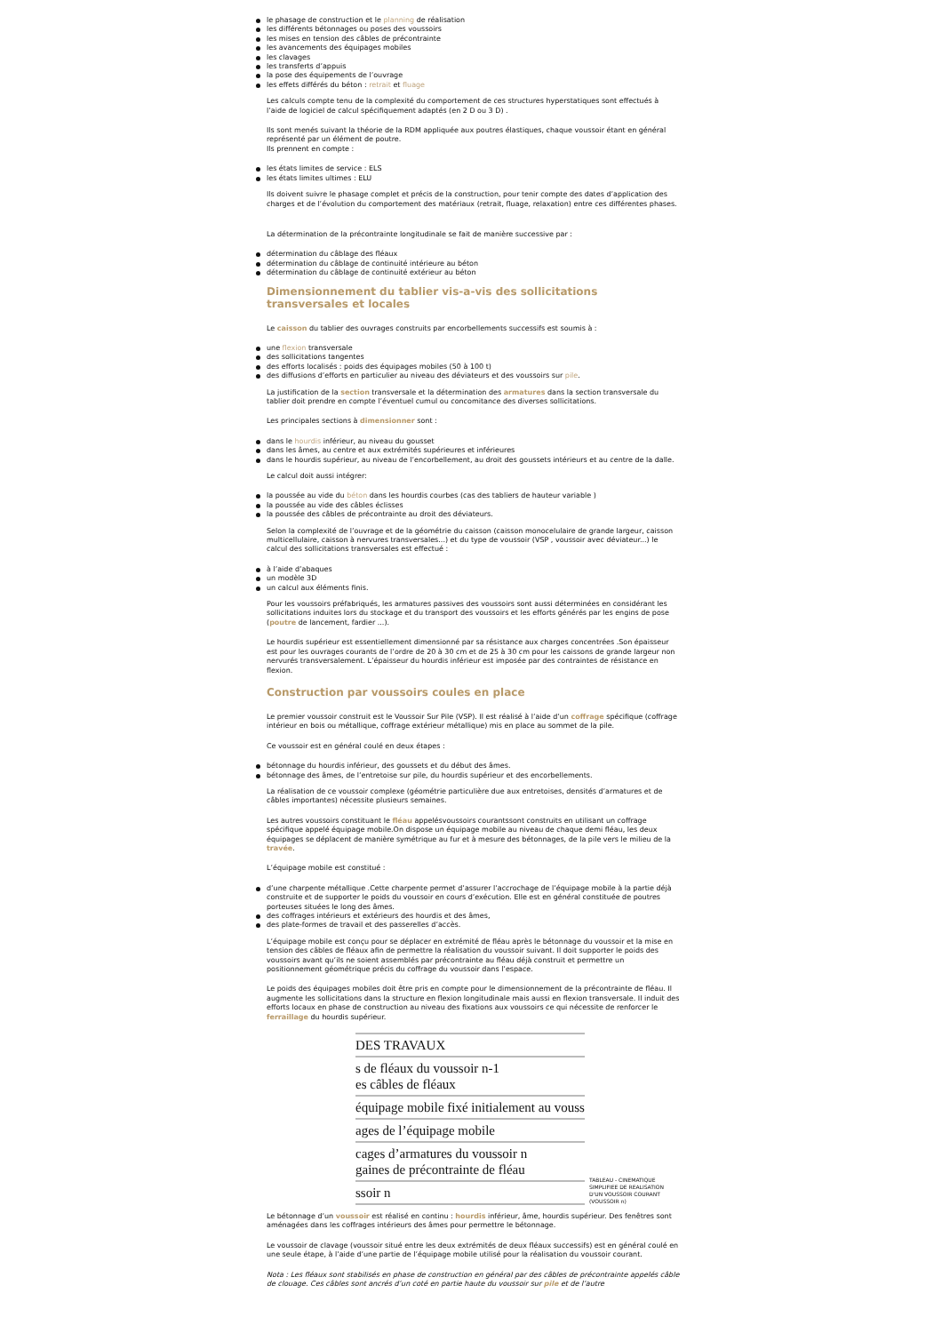le phasage de construction et le planning de réalisation
les différents bétonnages ou poses des voussoirs
les mises en tension des câbles de précontrainte
les avancements des équipages mobiles
les clavages
les transferts d’appuis
la pose des équipements de l’ouvrage
les effets différés du béton : retrait et fluage
Les calculs compte tenu de la complexité du comportement de ces structures hyperstatiques sont effectués à l’aide de logiciel de calcul spécifiquement adaptés (en 2 D ou 3 D) .
Ils sont menés suivant la théorie de la RDM appliquée aux poutres élastiques, chaque voussoir étant en général représenté par un élément de poutre.
Ils prennent en compte :
les états limites de service : ELS
les états limites ultimes : ELU
Ils doivent suivre le phasage complet et précis de la construction, pour tenir compte des dates d’application des charges et de l’évolution du comportement des matériaux (retrait, fluage, relaxation) entre ces différentes phases.
La détermination de la précontrainte longitudinale se fait de manière successive par :
détermination du câblage des fléaux
détermination du câblage de continuité intérieure au béton
détermination du câblage de continuité extérieur au béton
Dimensionnement du tablier vis-a-vis des sollicitations transversales et locales
Le caisson du tablier des ouvrages construits par encorbellements successifs est soumis à :
une flexion transversale
des sollicitations tangentes
des efforts localisés : poids des équipages mobiles (50 à 100 t)
des diffusions d’efforts en particulier au niveau des déviateurs et des voussoirs sur pile.
La justification de la section transversale et la détermination des armatures dans la section transversale du tablier doit prendre en compte l’éventuel cumul ou concomitance des diverses sollicitations.
Les principales sections à dimensionner sont :
dans le hourdis inférieur, au niveau du gousset
dans les âmes, au centre et aux extrémités supérieures et inférieures
dans le hourdis supérieur, au niveau de l’encorbellement, au droit des goussets intérieurs et au centre de la dalle.
Le calcul doit aussi intégrer:
la poussée au vide du béton dans les hourdis courbes (cas des tabliers de hauteur variable )
la poussée au vide des câbles éclisses
la poussée des câbles de précontrainte au droit des déviateurs.
Selon la complexité de l’ouvrage et de la géométrie du caisson (caisson monocelulaire de grande largeur, caisson multicellulaire, caisson à nervures transversales...) et du type de voussoir (VSP , voussoir avec déviateur...) le calcul des sollicitations transversales est effectué :
à l’aide d’abaques
un modèle 3D
un calcul aux éléments finis.
Pour les voussoirs préfabriqués, les armatures passives des voussoirs sont aussi déterminées en considérant les sollicitations induites lors du stockage et du transport des voussoirs et les efforts générés par les engins de pose (poutre de lancement, fardier ...).
Le hourdis supérieur est essentiellement dimensionné par sa résistance aux charges concentrées .Son épaisseur est pour les ouvrages courants de l’ordre de 20 à 30 cm et de 25 à 30 cm pour les caissons de grande largeur non nervurés transversalement. L’épaisseur du hourdis inférieur est imposée par des contraintes de résistance en flexion.
Construction par voussoirs coules en place
Le premier voussoir construit est le Voussoir Sur Pile (VSP). Il est réalisé à l’aide d’un coffrage spécifique (coffrage intérieur en bois ou métallique, coffrage extérieur métallique) mis en place au sommet de la pile.
Ce voussoir est en général coulé en deux étapes :
bétonnage du hourdis inférieur, des goussets et du début des âmes.
bétonnage des âmes, de l’entretoise sur pile, du hourdis supérieur et des encorbellements.
La réalisation de ce voussoir complexe (géométrie particulière due aux entretoises, densités d’armatures et de câbles importantes) nécessite plusieurs semaines.
Les autres voussoirs constituant le fléau appelésvoussoirs courantssont construits en utilisant un coffrage spécifique appelé équipage mobile.On dispose un équipage mobile au niveau de chaque demi fléau, les deux équipages se déplacent de manière symétrique au fur et à mesure des bétonnages, de la pile vers le milieu de la travée.
L’équipage mobile est constitué :
d’une charpente métallique .Cette charpente permet d’assurer l’accrochage de l’équipage mobile à la partie déjà construite et de supporter le poids du voussoir en cours d’exécution. Elle est en général constituée de poutres porteuses situées le long des âmes.
des coffrages intérieurs et extérieurs des hourdis et des âmes,
des plate-formes de travail et des passerelles d’accès.
L’équipage mobile est conçu pour se déplacer en extrémité de fléau après le bétonnage du voussoir et la mise en tension des câbles de fléaux afin de permettre la réalisation du voussoir suivant. Il doit supporter le poids des voussoirs avant qu’ils ne soient assemblés par précontrainte au fléau déjà construit et permettre un positionnement géométrique précis du coffrage du voussoir dans l’espace.
Le poids des équipages mobiles doit être pris en compte pour le dimensionnement de la précontrainte de fléau. Il augmente les sollicitations dans la structure en flexion longitudinale mais aussi en flexion transversale. Il induit des efforts locaux en phase de construction au niveau des fixations aux voussoirs ce qui nécessite de renforcer le ferraillage du hourdis supérieur.
DES TRAVAUX
s de fléaux du voussoir n-1
es câbles de fléaux
équipage mobile fixé initialement au vouss
ages de l’équipage mobile
cages d’armatures du voussoir n
gaines de précontrainte de fléau
ssoir n
TABLEAU - CINEMATIQUE SIMPLIFIEE DE REALISATION D'UN VOUSSOIR COURANT (VOUSSOIR n)
Le bétonnage d’un voussoir est réalisé en continu : hourdis inférieur, âme, hourdis supérieur. Des fenêtres sont aménagées dans les coffrages intérieurs des âmes pour permettre le bétonnage.
Le voussoir de clavage (voussoir situé entre les deux extrémités de deux fléaux successifs) est en général coulé en une seule étape, à l’aide d’une partie de l’équipage mobile utilisé pour la réalisation du voussoir courant.
Nota : Les fléaux sont stabilisés en phase de construction en général par des câbles de précontrainte appelés câble de clouage. Ces câbles sont ancrés d’un coté en partie haute du voussoir sur pile et de l’autre